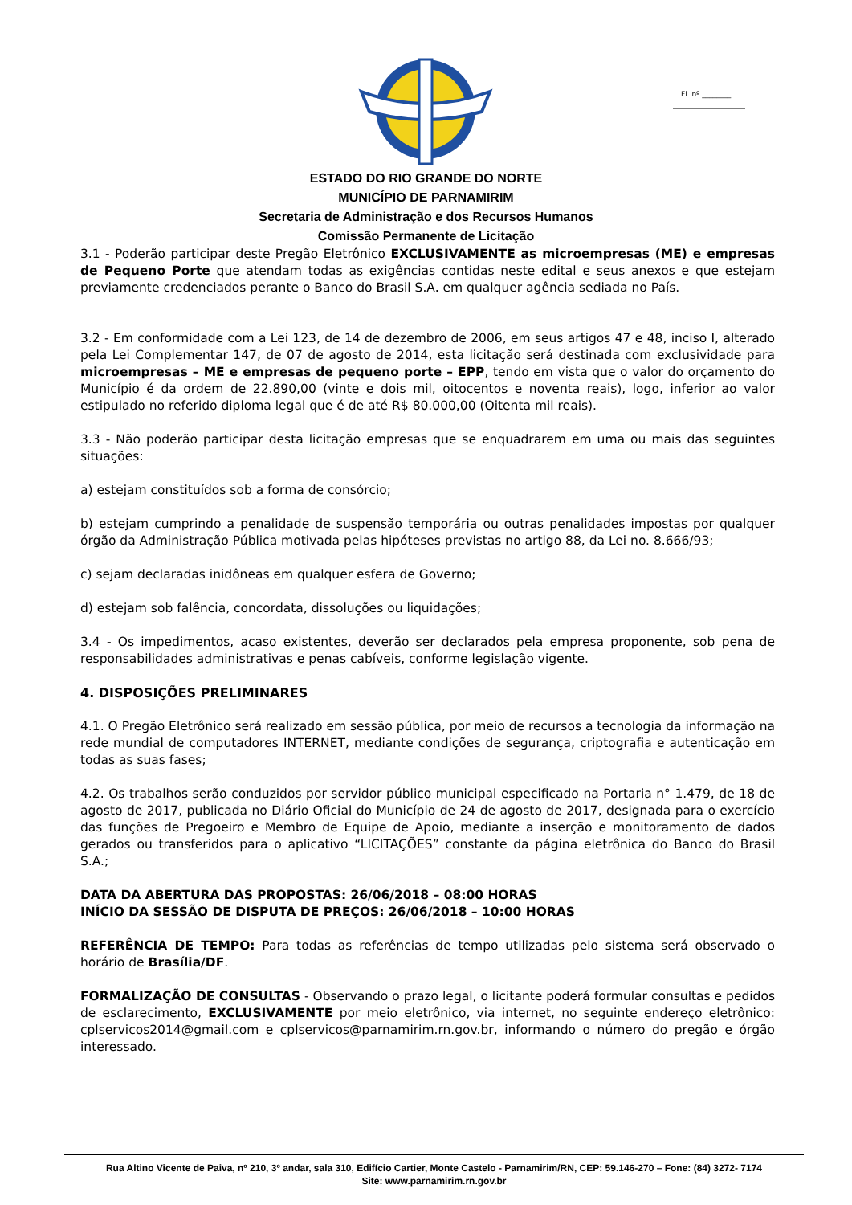Fl. nº ________
ESTADO DO RIO GRANDE DO NORTE
MUNICÍPIO DE PARNAMIRIM
Secretaria de Administração e dos Recursos Humanos
Comissão Permanente de Licitação
3.1 - Poderão participar deste Pregão Eletrônico EXCLUSIVAMENTE as microempresas (ME) e empresas de Pequeno Porte que atendam todas as exigências contidas neste edital e seus anexos e que estejam previamente credenciados perante o Banco do Brasil S.A. em qualquer agência sediada no País.
3.2 - Em conformidade com a Lei 123, de 14 de dezembro de 2006, em seus artigos 47 e 48, inciso I, alterado pela Lei Complementar 147, de 07 de agosto de 2014, esta licitação será destinada com exclusividade para microempresas – ME e empresas de pequeno porte – EPP, tendo em vista que o valor do orçamento do Município é da ordem de 22.890,00 (vinte e dois mil, oitocentos e noventa reais), logo, inferior ao valor estipulado no referido diploma legal que é de até R$ 80.000,00 (Oitenta mil reais).
3.3 - Não poderão participar desta licitação empresas que se enquadrarem em uma ou mais das seguintes situações:
a) estejam constituídos sob a forma de consórcio;
b) estejam cumprindo a penalidade de suspensão temporária ou outras penalidades impostas por qualquer órgão da Administração Pública motivada pelas hipóteses previstas no artigo 88, da Lei no. 8.666/93;
c) sejam declaradas inidôneas em qualquer esfera de Governo;
d) estejam sob falência, concordata, dissoluções ou liquidações;
3.4 - Os impedimentos, acaso existentes, deverão ser declarados pela empresa proponente, sob pena de responsabilidades administrativas e penas cabíveis, conforme legislação vigente.
4. DISPOSIÇÕES PRELIMINARES
4.1. O Pregão Eletrônico será realizado em sessão pública, por meio de recursos a tecnologia da informação na rede mundial de computadores INTERNET, mediante condições de segurança, criptografia e autenticação em todas as suas fases;
4.2. Os trabalhos serão conduzidos por servidor público municipal especificado na Portaria n° 1.479, de 18 de agosto de 2017, publicada no Diário Oficial do Município de 24 de agosto de 2017, designada para o exercício das funções de Pregoeiro e Membro de Equipe de Apoio, mediante a inserção e monitoramento de dados gerados ou transferidos para o aplicativo “LICITAÇÕES” constante da página eletrônica do Banco do Brasil S.A.;
DATA DA ABERTURA DAS PROPOSTAS: 26/06/2018 – 08:00 HORAS
INÍCIO DA SESSÃO DE DISPUTA DE PREÇOS: 26/06/2018 – 10:00 HORAS
REFERÊNCIA DE TEMPO: Para todas as referências de tempo utilizadas pelo sistema será observado o horário de Brasília/DF.
FORMALIZAÇÃO DE CONSULTAS - Observando o prazo legal, o licitante poderá formular consultas e pedidos de esclarecimento, EXCLUSIVAMENTE por meio eletrônico, via internet, no seguinte endereço eletrônico: cplservicos2014@gmail.com e cplservicos@parnamirim.rn.gov.br, informando o número do pregão e órgão interessado.
Rua Altino Vicente de Paiva, nº 210, 3º andar, sala 310, Edifício Cartier, Monte Castelo - Parnamirim/RN, CEP: 59.146-270 – Fone: (84) 3272- 7174
Site: www.parnamirim.rn.gov.br